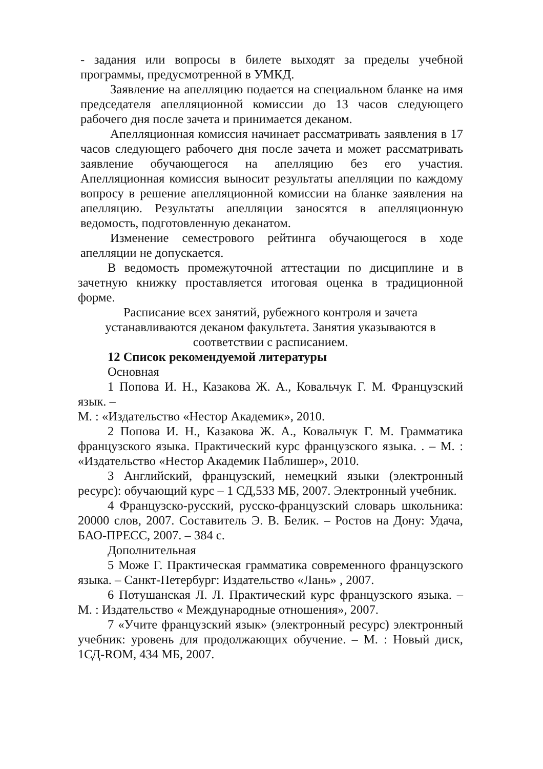- задания или вопросы в билете выходят за пределы учебной программы, предусмотренной в УМКД.
Заявление на апелляцию подается на специальном бланке на имя председателя апелляционной комиссии до 13 часов следующего рабочего дня после зачета и принимается деканом.
Апелляционная комиссия начинает рассматривать заявления в 17 часов следующего рабочего дня после зачета и может рассматривать заявление обучающегося на апелляцию без его участия. Апелляционная комиссия выносит результаты апелляции по каждому вопросу в решение апелляционной комиссии на бланке заявления на апелляцию. Результаты апелляции заносятся в апелляционную ведомость, подготовленную деканатом.
Изменение семестрового рейтинга обучающегося в ходе апелляции не допускается.
В ведомость промежуточной аттестации по дисциплине и в зачетную книжку проставляется итоговая оценка в традиционной форме.
Расписание всех занятий, рубежного контроля и зачета
устанавливаются деканом факультета. Занятия указываются в
соответствии с расписанием.
12 Список рекомендуемой литературы
Основная
1 Попова И. Н., Казакова Ж. А., Ковальчук Г. М. Французский язык. –
М. : «Издательство «Нестор Академик», 2010.
2 Попова И. Н., Казакова Ж. А., Ковальчук Г. М. Грамматика французского языка. Практический курс французского языка. . – М. : «Издательство «Нестор Академик Паблишер», 2010.
3 Английский, французский, немецкий языки (электронный ресурс): обучающий курс – 1 СД,533 МБ, 2007. Электронный учебник.
4 Французско-русский, русско-французский словарь школьника: 20000 слов, 2007. Составитель Э. В. Белик. – Ростов на Дону: Удача, БАО-ПРЕСС, 2007. – 384 с.
Дополнительная
5 Може Г. Практическая грамматика современного французского языка. – Санкт-Петербург: Издательство «Лань» , 2007.
6 Потушанская Л. Л. Практический курс французского языка. – М. : Издательство « Международные отношения», 2007.
7 «Учите французский язык» (электронный ресурс) электронный учебник: уровень для продолжающих обучение. – М. : Новый диск, 1СД-ROM, 434 МБ, 2007.